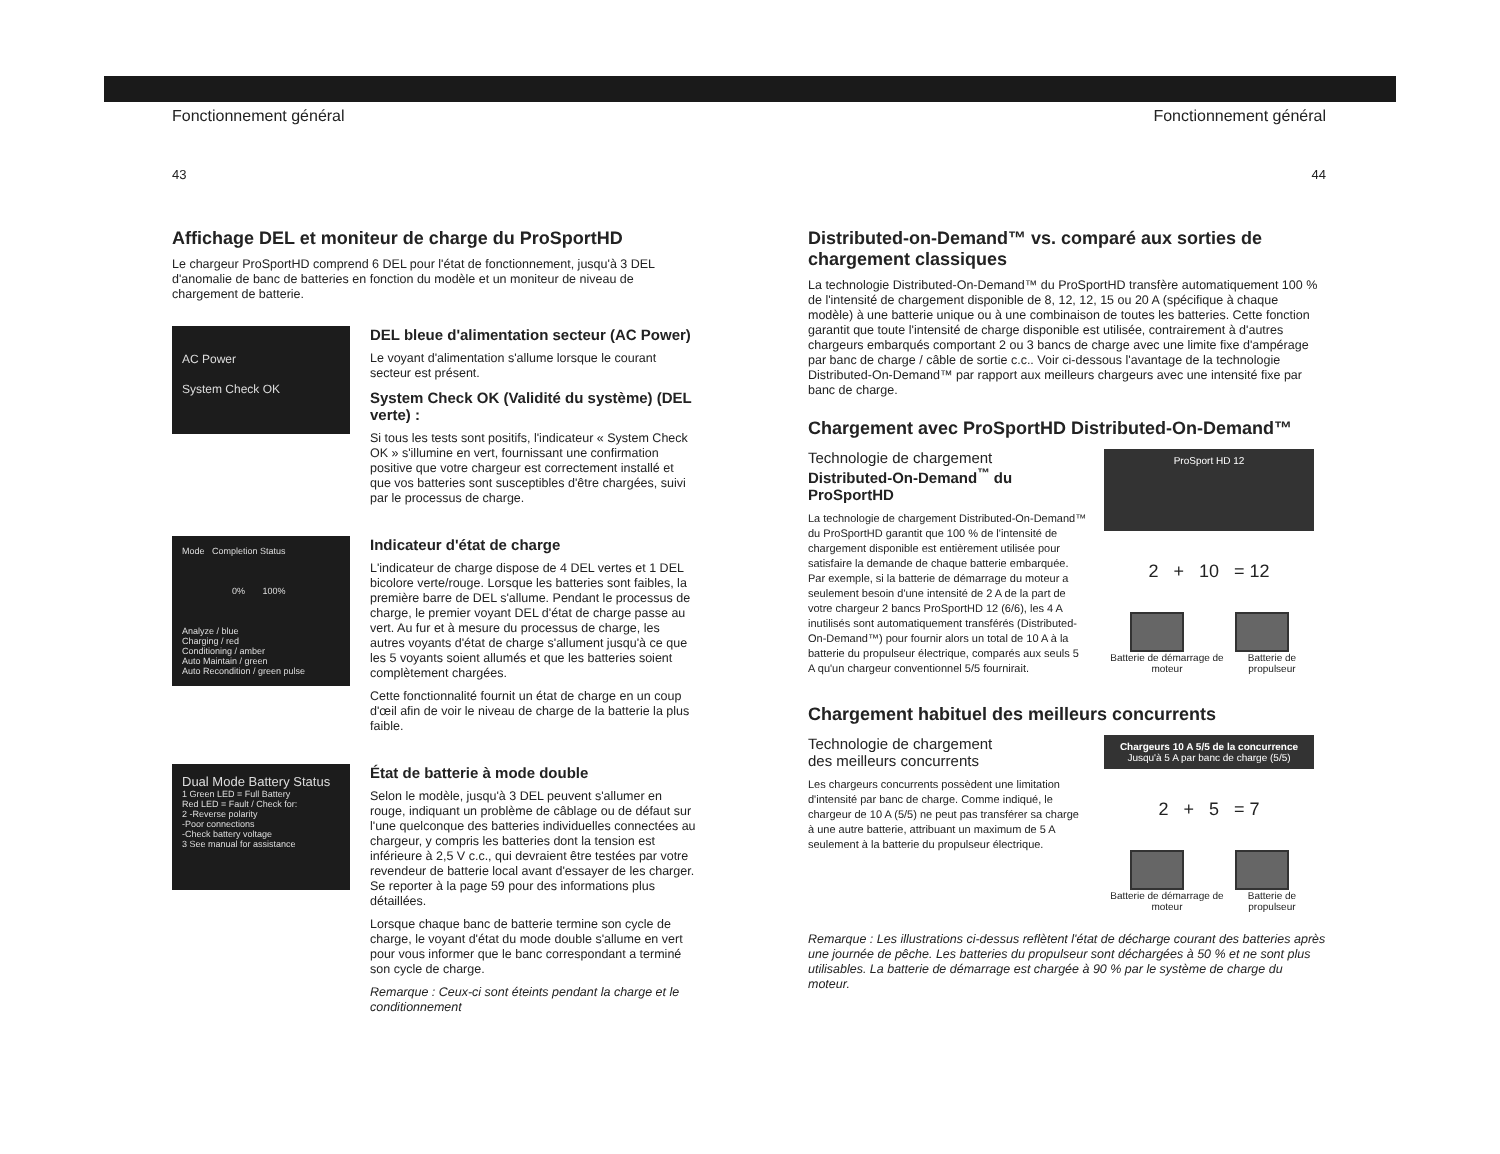Fonctionnement général
43
Affichage DEL et moniteur de charge du ProSportHD
Le chargeur ProSportHD comprend 6 DEL pour l'état de fonctionnement, jusqu'à 3 DEL d'anomalie de banc de batteries en fonction du modèle et un moniteur de niveau de chargement de batterie.
AC Power
System Check OK
DEL bleue d'alimentation secteur (AC Power)
Le voyant d'alimentation s'allume lorsque le courant secteur est présent.
System Check OK (Validité du système) (DEL verte) :
Si tous les tests sont positifs, l'indicateur « System Check OK » s'illumine en vert, fournissant une confirmation positive que votre chargeur est correctement installé et que vos batteries sont susceptibles d'être chargées, suivi par le processus de charge.
Mode Completion Status
0% 100%
Analyze / blue
Charging / red
Conditioning / amber
Auto Maintain / green
Auto Recondition / green pulse
Indicateur d'état de charge
L'indicateur de charge dispose de 4 DEL vertes et 1 DEL bicolore verte/rouge. Lorsque les batteries sont faibles, la première barre de DEL s'allume. Pendant le processus de charge, le premier voyant DEL d'état de charge passe au vert. Au fur et à mesure du processus de charge, les autres voyants d'état de charge s'allument jusqu'à ce que les 5 voyants soient allumés et que les batteries soient complètement chargées.
Cette fonctionnalité fournit un état de charge en un coup d'œil afin de voir le niveau de charge de la batterie la plus faible.
Dual Mode Battery Status
1 Green LED = Full Battery
Red LED = Fault / Check for:
2 -Reverse polarity
-Poor connections
-Check battery voltage
3 See manual for assistance
État de batterie à mode double
Selon le modèle, jusqu'à 3 DEL peuvent s'allumer en rouge, indiquant un problème de câblage ou de défaut sur l'une quelconque des batteries individuelles connectées au chargeur, y compris les batteries dont la tension est inférieure à 2,5 V c.c., qui devraient être testées par votre revendeur de batterie local avant d'essayer de les charger. Se reporter à la page 59 pour des informations plus détaillées.
Lorsque chaque banc de batterie termine son cycle de charge, le voyant d'état du mode double s'allume en vert pour vous informer que le banc correspondant a terminé son cycle de charge.
Remarque : Ceux-ci sont éteints pendant la charge et le conditionnement
Fonctionnement général
44
Distributed-on-Demand™ vs. comparé aux sorties de chargement classiques
La technologie Distributed-On-Demand™ du ProSportHD transfère automatiquement 100 % de l'intensité de chargement disponible de 8, 12, 12, 15 ou 20 A (spécifique à chaque modèle) à une batterie unique ou à une combinaison de toutes les batteries. Cette fonction garantit que toute l'intensité de charge disponible est utilisée, contrairement à d'autres chargeurs embarqués comportant 2 ou 3 bancs de charge avec une limite fixe d'ampérage par banc de charge / câble de sortie c.c.. Voir ci-dessous l'avantage de la technologie Distributed-On-Demand™ par rapport aux meilleurs chargeurs avec une intensité fixe par banc de charge.
Chargement avec ProSportHD Distributed-On-Demand™
Technologie de chargement
Distributed-On-Demand<sup>™</sup> du ProSportHD
La technologie de chargement Distributed-On-Demand™ du ProSportHD garantit que 100 % de l'intensité de chargement disponible est entièrement utilisée pour satisfaire la demande de chaque batterie embarquée. Par exemple, si la batterie de démarrage du moteur a seulement besoin d'une intensité de 2 A de la part de votre chargeur 2 bancs ProSportHD 12 (6/6), les 4 A inutilisés sont automatiquement transférés (Distributed-On-Demand™) pour fournir alors un total de 10 A à la batterie du propulseur électrique, comparés aux seuls 5 A qu'un chargeur conventionnel 5/5 fournirait.
ProSport HD 12
2 + 10 = 12
Batterie de démarrage de moteur Batterie de propulseur
Chargement habituel des meilleurs concurrents
Technologie de chargement
des meilleurs concurrents
Les chargeurs concurrents possèdent une limitation d'intensité par banc de charge. Comme indiqué, le chargeur de 10 A (5/5) ne peut pas transférer sa charge à une autre batterie, attribuant un maximum de 5 A seulement à la batterie du propulseur électrique.
Chargeurs 10 A 5/5 de la concurrence
Jusqu'à 5 A par banc de charge (5/5)
2 + 5 = 7
Batterie de démarrage de moteur Batterie de propulseur
Remarque : Les illustrations ci-dessus reflètent l'état de décharge courant des batteries après une journée de pêche. Les batteries du propulseur sont déchargées à 50 % et ne sont plus utilisables. La batterie de démarrage est chargée à 90 % par le système de charge du moteur.